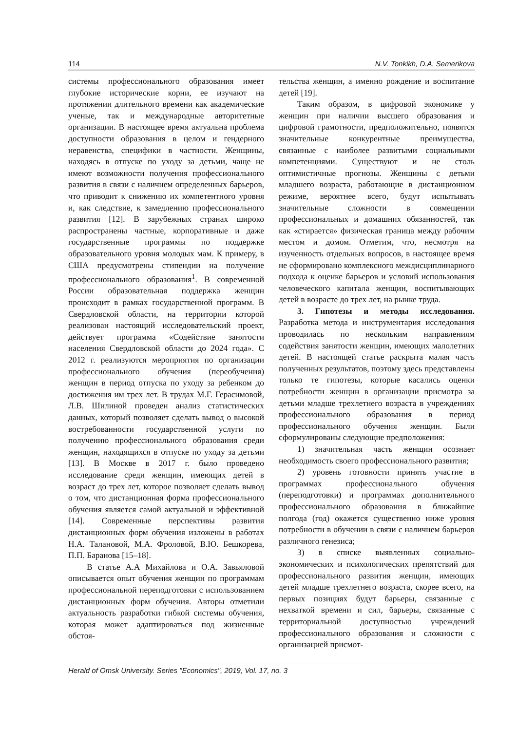114 N.V. Tonkikh, D.A. Semerikova
системы профессионального образования имеет глубокие исторические корни, ее изучают на протяжении длительного времени как академические ученые, так и международные авторитетные организации. В настоящее время актуальна проблема доступности образования в целом и гендерного неравенства, специфики в частности. Женщины, находясь в отпуске по уходу за детьми, чаще не имеют возможности получения профессионального развития в связи с наличием определенных барьеров, что приводит к снижению их компетентного уровня и, как следствие, к замедлению профессионального развития [12]. В зарубежных странах широко распространены частные, корпоративные и даже государственные программы по поддержке образовательного уровня молодых мам. К примеру, в США предусмотрены стипендии на получение профессионального образования<sup>1</sup>. В современной России образовательная поддержка женщин происходит в рамках государственной программ. В Свердловской области, на территории которой реализован настоящий исследовательский проект, действует программа «Содействие занятости населения Свердловской области до 2024 года». С 2012 г. реализуются мероприятия по организации профессионального обучения (переобучения) женщин в период отпуска по уходу за ребенком до достижения им трех лет. В трудах М.Г. Герасимовой, Л.В. Шилиной проведен анализ статистических данных, который позволяет сделать вывод о высокой востребованности государственной услуги по получению профессионального образования среди женщин, находящихся в отпуске по уходу за детьми [13]. В Москве в 2017 г. было проведено исследование среди женщин, имеющих детей в возраст до трех лет, которое позволяет сделать вывод о том, что дистанционная форма профессионального обучения является самой актуальной и эффективной [14]. Современные перспективы развития дистанционных форм обучения изложены в работах Н.А. Талановой, М.А. Фроловой, В.Ю. Бешкорева, П.П. Баранова [15–18].
В статье А.А Михайлова и О.А. Завьяловой описывается опыт обучения женщин по программам профессиональной переподготовки с использованием дистанционных форм обучения. Авторы отметили актуальность разработки гибкой системы обучения, которая может адаптироваться под жизненные обстоя-
тельства женщин, а именно рождение и воспитание детей [19].
Таким образом, в цифровой экономике у женщин при наличии высшего образования и цифровой грамотности, предположительно, появятся значительные конкурентные преимущества, связанные с наиболее развитыми социальными компетенциями. Существуют и не столь оптимистичные прогнозы. Женщины с детьми младшего возраста, работающие в дистанционном режиме, вероятнее всего, будут испытывать значительные сложности в совмещении профессиональных и домашних обязанностей, так как «стирается» физическая граница между рабочим местом и домом. Отметим, что, несмотря на изученность отдельных вопросов, в настоящее время не сформировано комплексного междисциплинарного подхода к оценке барьеров и условий использования человеческого капитала женщин, воспитывающих детей в возрасте до трех лет, на рынке труда.
3. Гипотезы и методы исследования. Разработка метода и инструментария исследования проводилась по нескольким направлениям содействия занятости женщин, имеющих малолетних детей. В настоящей статье раскрыта малая часть полученных результатов, поэтому здесь представлены только те гипотезы, которые касались оценки потребности женщин в организации присмотра за детьми младше трехлетнего возраста в учреждениях профессионального образования в период профессионального обучения женщин. Были сформулированы следующие предположения:
1) значительная часть женщин осознает необходимость своего профессионального развития;
2) уровень готовности принять участие в программах профессионального обучения (переподготовки) и программах дополнительного профессионального образования в ближайшие полгода (год) окажется существенно ниже уровня потребности в обучении в связи с наличием барьеров различного генезиса;
3) в списке выявленных социально-экономических и психологических препятствий для профессионального развития женщин, имеющих детей младше трехлетнего возраста, скорее всего, на первых позициях будут барьеры, связанные с нехваткой времени и сил, барьеры, связанные с территориальной доступностью учреждений профессионального образования и сложности с организацией присмот-
Herald of Omsk University. Series "Economics", 2019, Vol. 17, no. 3